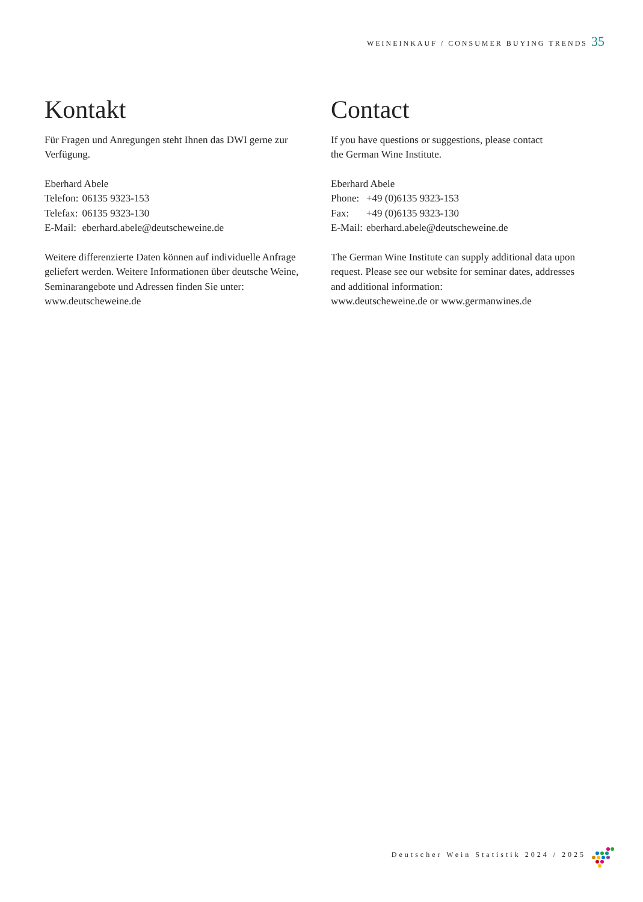WEINEINKAUF / CONSUMER BUYING TRENDS 35
Kontakt
Für Fragen und Anregungen steht Ihnen das DWI gerne zur Verfügung.
| Eberhard Abele | |
| Telefon: | 06135 9323-153 |
| Telefax: | 06135 9323-130 |
| E-Mail: | eberhard.abele@deutscheweine.de |
Weitere differenzierte Daten können auf individuelle Anfrage geliefert werden. Weitere Informationen über deutsche Weine, Seminarangebote und Adressen finden Sie unter:
www.deutscheweine.de
Contact
If you have questions or suggestions, please contact
the German Wine Institute.
| Eberhard Abele | |
| Phone: | +49 (0)6135 9323-153 |
| Fax: | +49 (0)6135 9323-130 |
| E-Mail: | eberhard.abele@deutscheweine.de |
The German Wine Institute can supply additional data upon request. Please see our website for seminar dates, addresses and additional information:
www.deutscheweine.de or www.germanwines.de
Deutscher Wein Statistik 2024 / 2025